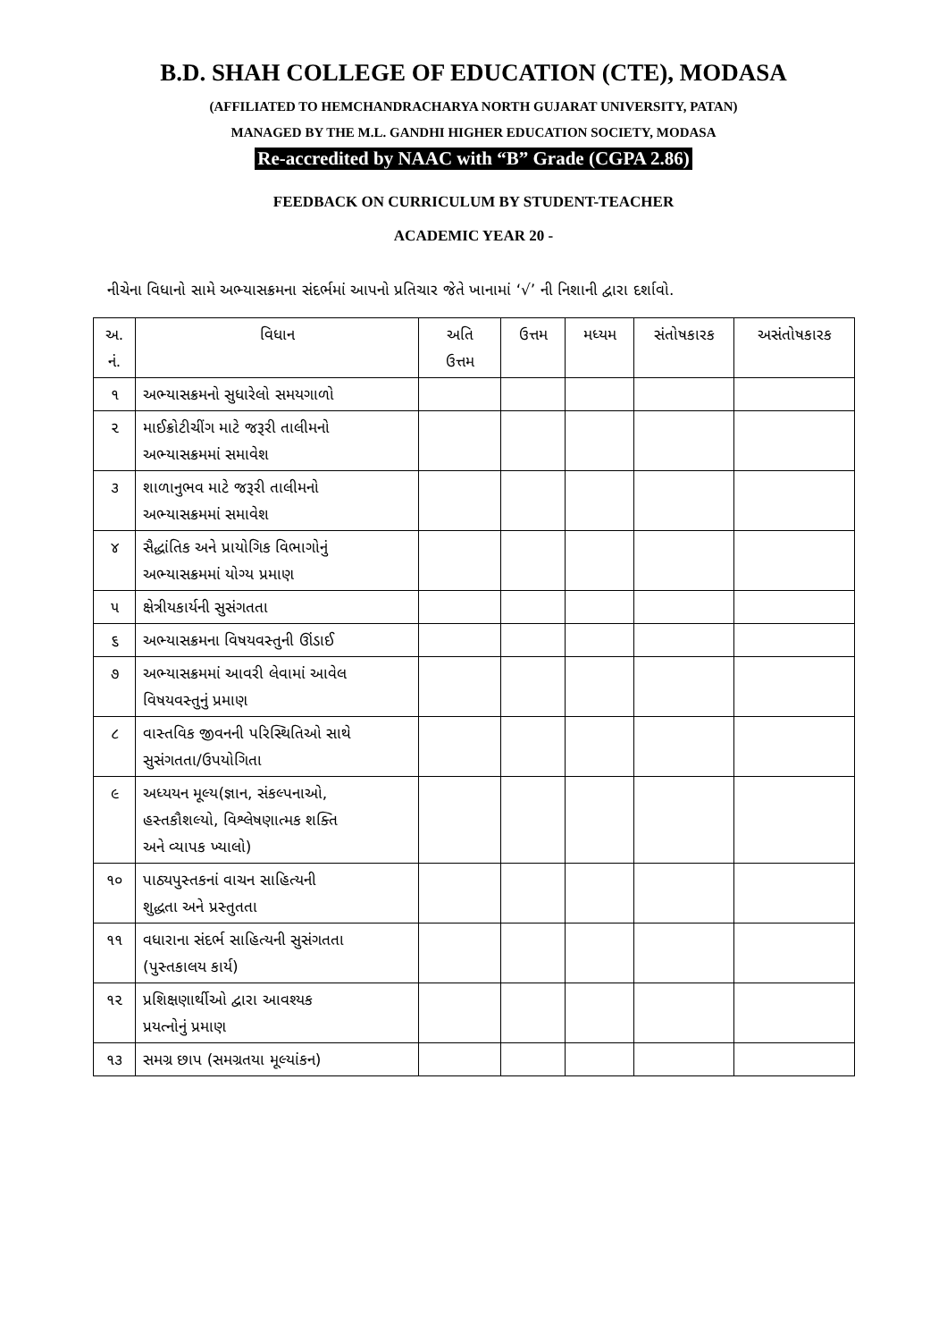B.D. SHAH COLLEGE OF EDUCATION (CTE), MODASA
(AFFILIATED TO HEMCHANDRACHARYA NORTH GUJARAT UNIVERSITY, PATAN)
MANAGED BY THE M.L. GANDHI HIGHER EDUCATION SOCIETY, MODASA
Re-accredited by NAAC with “B” Grade (CGPA 2.86)
FEEDBACK ON CURRICULUM BY STUDENT-TEACHER
ACADEMIC YEAR 20 -
નીચેના વિધાનો સામે અભ્યાસક્રમના સંદર્ભમાં આપનો પ્રતિચાર જેતે ખાનામાં ‘√’ ની નિશાની દ્વારા દર્શાવો.
| અ. નં. | વિધાન | અતિ ઉત્તમ | ઉત્તમ | મધ્યમ | સંતોષકારક | અસંતોષકારક |
| --- | --- | --- | --- | --- | --- | --- |
| ૧ | અભ્યાસક્રમનો સુધારેલો સમયગાળો | | | | | |
| ૨ | માઈક્રોટીચીંગ માટે જરૂરી તાલીમનો અભ્યાસક્રમમાં સમાવેશ | | | | | |
| ૩ | શાળાનુભવ માટે જરૂરી તાલીમનો અભ્યાસક્રમમાં સમાવેશ | | | | | |
| ૪ | સૈદ્ધાંતિક અને પ્રાયોગિક વિભાગોનું અભ્યાસક્રમમાં યોગ્ય પ્રમાણ | | | | | |
| ૫ | ક્ષેત્રીયકાર્યની સુસંગતતા | | | | | |
| ૬ | અભ્યાસક્રમના વિષયવસ્તુની ઊંડાઈ | | | | | |
| ૭ | અભ્યાસક્રમમાં આવરી લેવામાં આવેલ વિષયવસ્તુનું પ્રમાણ | | | | | |
| ૮ | વાસ્તવિક જીવનની પરિસ્થિતિઓ સાથે સુસંગતતા/ઉપયોગિતા | | | | | |
| ૯ | અધ્યયન મૂલ્ય(જ્ઞાન, સંકલ્પનાઓ, હસ્તકૌશલ્યો, વિશ્લેષણાત્મક શક્તિ અને વ્યાપક ખ્યાલો) | | | | | |
| ૧૦ | પાઠ્યપુસ્તકનાં વાચન સાહિત્યની શુદ્ધતા અને પ્રસ્તુતતા | | | | | |
| ૧૧ | વધારાના સંદર્ભ સાહિત્યની સુસંગતતા (પુસ્તકાલય કાર્ય) | | | | | |
| ૧૨ | પ્રશિક્ષણાર્થીઓ દ્વારા આવશ્યક પ્રયત્નોનું પ્રમાણ | | | | | |
| ૧૩ | સમગ્ર છાપ (સમગ્રતયા મૂલ્યાંકન) | | | | | |